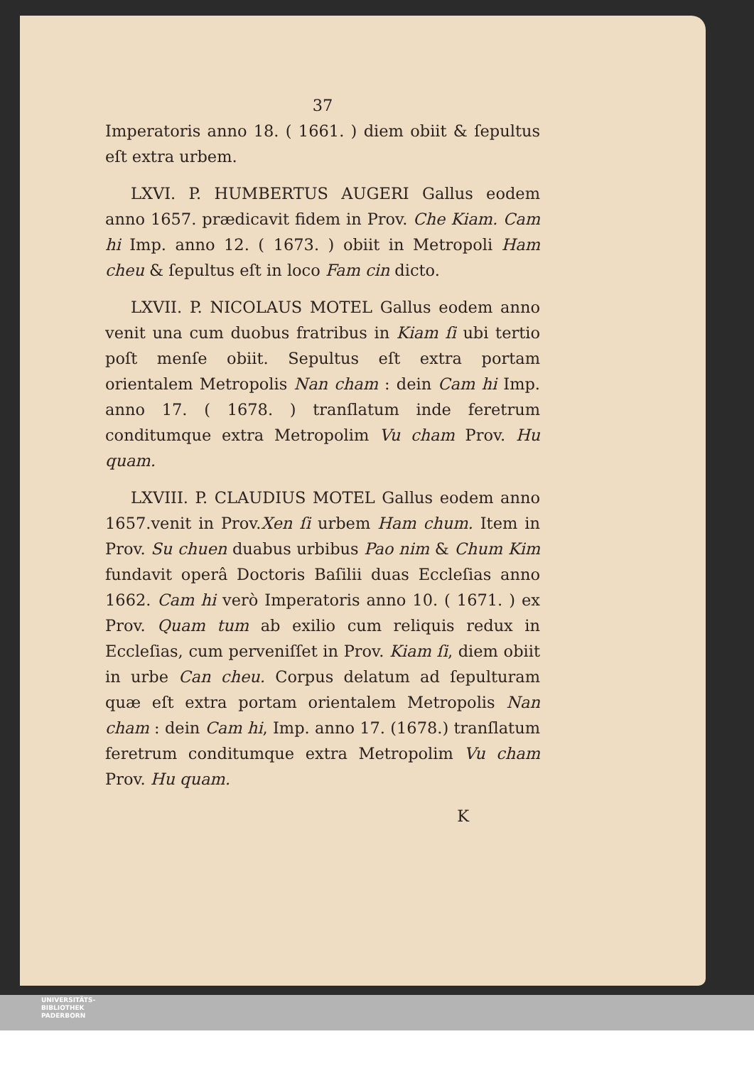37
Imperatoris anno 18. ( 1661. ) diem obiit & ſepultus eſt extra urbem.
LXVI. P. HUMBERTUS AUGERI Gallus eodem anno 1657. prædicavit fidem in Prov. Che Kiam. Cam hi Imp. anno 12. ( 1673. ) obiit in Metropoli Ham cheu & ſepultus eſt in loco Fam cin dicto.
LXVII. P. NICOLAUS MOTEL Gallus eodem anno venit una cum duobus fratribus in Kiam ſi ubi tertio poſt menſe obiit. Sepultus eſt extra portam orientalem Metropolis Nan cham : dein Cam hi Imp. anno 17. ( 1678. ) tranſlatum inde feretrum conditumque extra Metropolim Vu cham Prov. Hu quam.
LXVIII. P. CLAUDIUS MOTEL Gallus eodem anno 1657.venit in Prov.Xen ſi urbem Ham chum. Item in Prov. Su chuen duabus urbibus Pao nim & Chum Kim fundavit operâ Doctoris Baſilii duas Eccleſias anno 1662. Cam hi verò Imperatoris anno 10. ( 1671. ) ex Prov. Quam tum ab exilio cum reliquis redux in Eccleſias, cum perveniſſet in Prov. Kiam ſi, diem obiit in urbe Can cheu. Corpus delatum ad ſepulturam quæ eſt extra portam orientalem Metropolis Nan cham : dein Cam hi, Imp. anno 17. (1678.) tranſlatum feretrum conditumque extra Metropolim Vu cham Prov. Hu quam.
K
UNIVERSITÄTS-
BIBLIOTHEK
PADERBORN